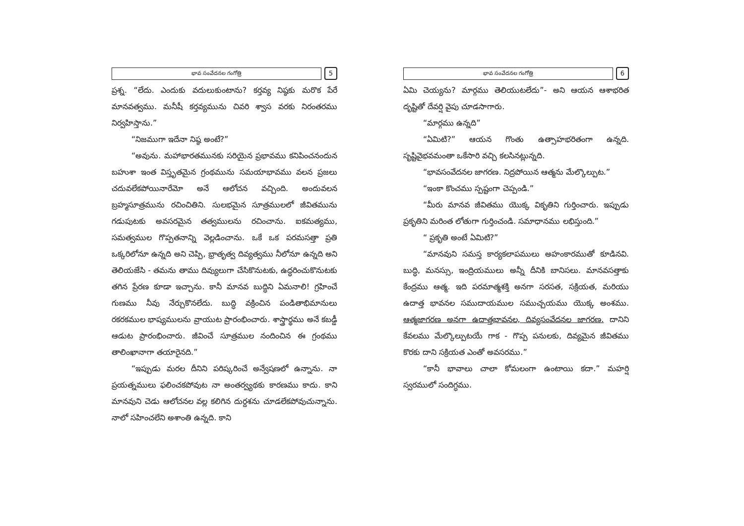భావ సంవేదనల గంగోత్రి
5
ప్రశ్న. “లేదు. ఎందుకు వదులుకుంటాను? కర్తవ్య నిష్ఠకు మరొక పేరే మానవత్వము. మనీషీ కర్తవ్యమును చివరి శ్వాస వరకు నిరంతరము నిర్వహిస్తాను.”
“నిజముగా ఇదేనా నిష్ఠ అంటే?”
“అవును. మహాభారతమునకు సరియైన ప్రభావము కనిపించనందున బహుశా ఇంత విస్తృతమైన గ్రంథమును సమయాభావము వలన ప్రజలు చదువలేకపోయినారేమో అనే ఆలోచన వచ్చింది. అందువలన బ్రహ్మసూత్రమును రచించితిని. సులభమైన సూత్రములలో జీవితమును గడుపుటకు అవసరమైన తత్వములను రచించాను. ఐకమత్యము, సమత్వముల గొప్పతనాన్ని వెల్లడించాను. ఒకే ఒక పరమసత్తా ప్రతి ఒక్కరిలోనూ ఉన్నది అని చెప్పి, భ్రాతృత్వ దివ్యత్వము నీలోనూ ఉన్నది అని తెలియజేసి - తమను తాము దివ్యులుగా చేసికొనుటకు, ఉద్ధరించుకొనుటకు తగిన ప్రేరణ కూడా ఇచ్చాను. కానీ మానవ బుద్ధిని ఏమనాలి! గ్రహించే గుణము నీవు నేర్చుకొనలేదు. బుద్ధి వక్రించిన పండితాభిమానులు రకరకముల భాష్యములను వ్రాయుట ప్రారంభించారు. శాస్త్రార్థము అనే కబడ్డీ ఆడుట ప్రారంభించారు. జీవించే సూత్రముల నందించిన ఈ గ్రంథము తాలింఖానాగా తయారైనది.”
“ఇప్పుడు మరల దీనిని పరిష్కరించే అన్వేషణలో ఉన్నాను. నా ప్రయత్నములు ఫలించకపోవుట నా అంతర్వ్యథకు కారణము కాదు. కాని మానవుని చెడు ఆలోచనల వల్ల కలిగిన దుర్దశను చూడలేకపోవుచున్నాను. నాలో సహించలేని అశాంతి ఉన్నది. కాని
భావ సంవేదనల గంగోత్రి
6
ఏమి చెయ్యను? మార్గము తెలియుటలేదు”- అని ఆయన ఆశాభరిత దృష్టితో దేవర్షి వైపు చూడసాగారు.
“మార్గము ఉన్నది”
“ఏమిటి?” ఆయన గొంతు ఉత్సాహభరితంగా ఉన్నది. సృష్టివైభవమంతా ఒకేసారి వచ్చి కలసినట్లున్నది.
“భావసంవేదనల జాగరణ. నిద్రపోయిన ఆత్మను మేల్కొల్పుట.”
“ఇంకా కొంచము స్పష్టంగా చెప్పండి.”
“మీరు మానవ జీవితము యొక్క వికృతిని గుర్తించారు. ఇప్పుడు ప్రకృతిని మరింత లోతుగా గుర్తించండి. సమాధానము లభిస్తుంది.”
“ ప్రకృతి అంటే ఏమిటి?”
“మానవుని సమస్త కార్యకలాపములు అహంకారముతో కూడినవి. బుద్ధి, మనస్సు, ఇంద్రియములు అన్నీ దీనికి బానిసలు. మానవసత్తాకు కేంద్రము ఆత్మ. ఇది పరమాత్మశక్తి అనగా సరసత, సక్రియత, మరియు ఉదాత్త భావనల సముదాయముల సముచ్చయము యొక్క అంశము. ఆత్మజాగరణ అనగా ఉదాత్తభావనల, దివ్యసంవేదనల జాగరణ. దానిని కేవలము మేల్కొల్పుటయే గాక - గొప్ప పనులకు, దివ్యమైన జీవితము కొరకు దాని సక్రియత ఎంతో అవసరము.”
“కానీ భావాలు చాలా కోమలంగా ఉంటాయి కదా.” మహర్షి స్వరములో సందిగ్ధము.